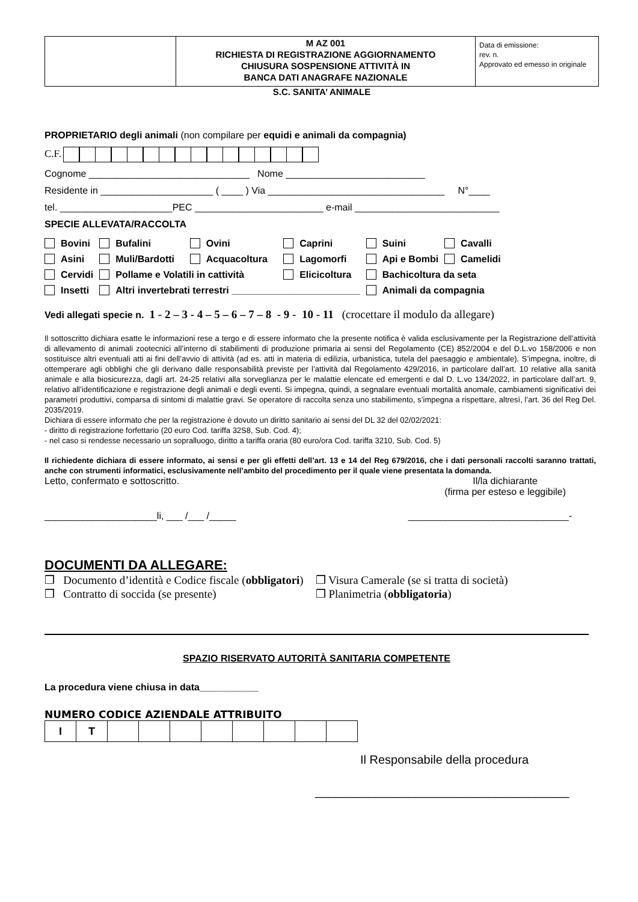| | M AZ 001 RICHIESTA DI REGISTRAZIONE AGGIORNAMENTO CHIUSURA SOSPENSIONE ATTIVITÀ IN BANCA DATI ANAGRAFE NAZIONALE | Data di emissione: rev. n. Approvato ed emesso in originale |
S.C. SANITA’ ANIMALE
PROPRIETARIO degli animali (non compilare per equidi e animali da compagnia)
C.F.
Cognome ______________________________ Nome __________________________
Residente in _____________________ ( ____ ) Via _________________________________ N°____
tel. _____________________PEC ________________________ e-mail ___________________________
SPECIE ALLEVATA/RACCOLTA
| Bovini | Bufalini | Ovini | Caprini | Suini | Cavalli |
| Asini | Muli/Bardotti | Acquacoltura | Lagomorfi | Api e Bombi | Camelidi |
| Cervidi | Pollame e Volatili in cattività | | Elicicoltura | Bachicoltura da seta | |
| Insetti | Altri invertebrati terrestri ________________________ | | | Animali da compagnia | |
Vedi allegati specie n. 1 - 2 – 3 - 4 – 5 – 6 – 7 – 8 - 9 - 10 - 11 (crocettare il modulo da allegare)
Il sottoscritto dichiara esatte le informazioni rese a tergo e di essere informato che la presente notifica è valida esclusivamente per la Registrazione dell’attività di allevamento di animali zootecnici all’interno di stabilimenti di produzione primaria ai sensi del Regolamento (CE) 852/2004 e del D.L.vo 158/2006 e non sostituisce altri eventuali atti ai fini dell’avvio di attività (ad es. atti in materia di edilizia, urbanistica, tutela del paesaggio e ambientale). S’impegna, inoltre, di ottemperare agli obblighi che gli derivano dalle responsabilità previste per l’attività dal Regolamento 429/2016, in particolare dall’art. 10 relative alla sanità animale e alla biosicurezza, dagli art. 24-25 relativi alla sorveglianza per le malattie elencate ed emergenti e dal D. L.vo 134/2022, in particolare dall’art. 9, relativo all’identificazione e registrazione degli animali e degli eventi. Si impegna, quindi, a segnalare eventuali mortalità anomale, cambiamenti significativi dei parametri produttivi, comparsa di sintomi di malattie gravi. Se operatore di raccolta senza uno stabilimento, s’impegna a rispettare, altresì, l’art. 36 del Reg Del. 2035/2019.
Dichiara di essere informato che per la registrazione è dovuto un diritto sanitario ai sensi del DL 32 del 02/02/2021:
- diritto di registrazione forfettario (20 euro Cod. tariffa 32S8, Sub. Cod. 4);
- nel caso si rendesse necessario un sopralluogo, diritto a tariffa oraria (80 euro/ora Cod. tariffa 3210, Sub. Cod. 5)
Il richiedente dichiara di essere informato, ai sensi e per gli effetti dell’art. 13 e 14 del Reg 679/2016, che i dati personali raccolti saranno trattati, anche con strumenti informatici, esclusivamente nell’ambito del procedimento per il quale viene presentata la domanda.
Letto, confermato e sottoscritto. Il/la dichiarante
(firma per esteso e leggibile)
_____________________li, ___ /___ /_____ ______________________________-
DOCUMENTI DA ALLEGARE:
❒ Documento d’identità e Codice fiscale (obbligatori)
❒ Contratto di soccida (se presente)
❒ Visura Camerale (se si tratta di società)
❒ Planimetria (obbligatoria)
SPAZIO RISERVATO AUTORITÀ SANITARIA COMPETENTE
La procedura viene chiusa in data___________
NUMERO CODICE AZIENDALE ATTRIBUITO
| I | T | | | | | | | | |
Il Responsabile della procedura
______________________________________